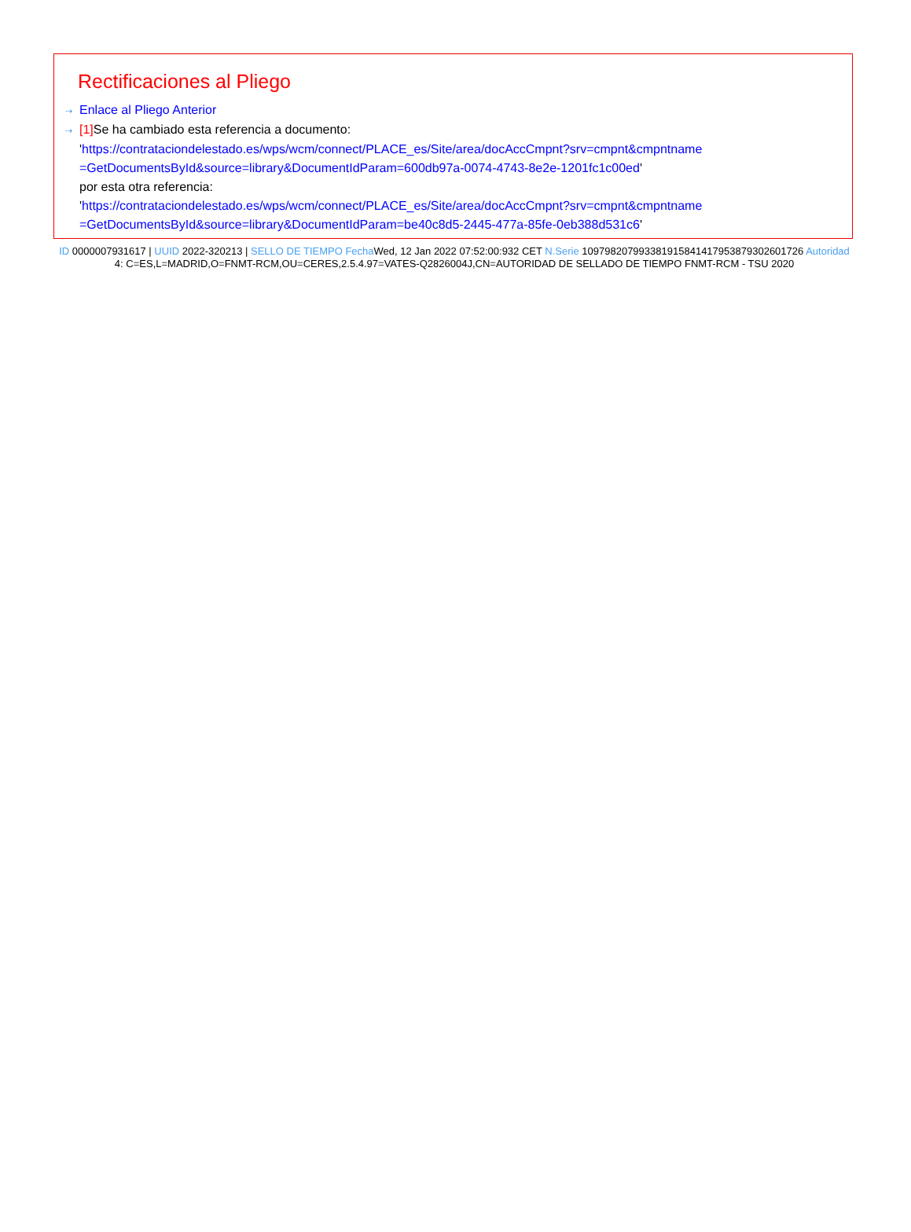Rectificaciones al Pliego
⇢ Enlace al Pliego Anterior
⇢ [1] Se ha cambiado esta referencia a documento:
'https://contrataciondelestado.es/wps/wcm/connect/PLACE_es/Site/area/docAccCmpnt?srv=cmpnt&cmpntname =GetDocumentsById&source=library&DocumentIdParam=600db97a-0074-4743-8e2e-1201fc1c00ed'
por esta otra referencia:
'https://contrataciondelestado.es/wps/wcm/connect/PLACE_es/Site/area/docAccCmpnt?srv=cmpnt&cmpntname =GetDocumentsById&source=library&DocumentIdParam=be40c8d5-2445-477a-85fe-0eb388d531c6'
ID 0000007931617 | UUID 2022-320213 | SELLO DE TIEMPO Fecha Wed, 12 Jan 2022 07:52:00:932 CET N.Serie 1097982079933819158414179538793026017​26 Autoridad 4: C=ES,L=MADRID,O=FNMT-RCM,OU=CERES,2.5.4.97=VATES-Q2826004J,CN=AUTORIDAD DE SELLADO DE TIEMPO FNMT-RCM - TSU 2020